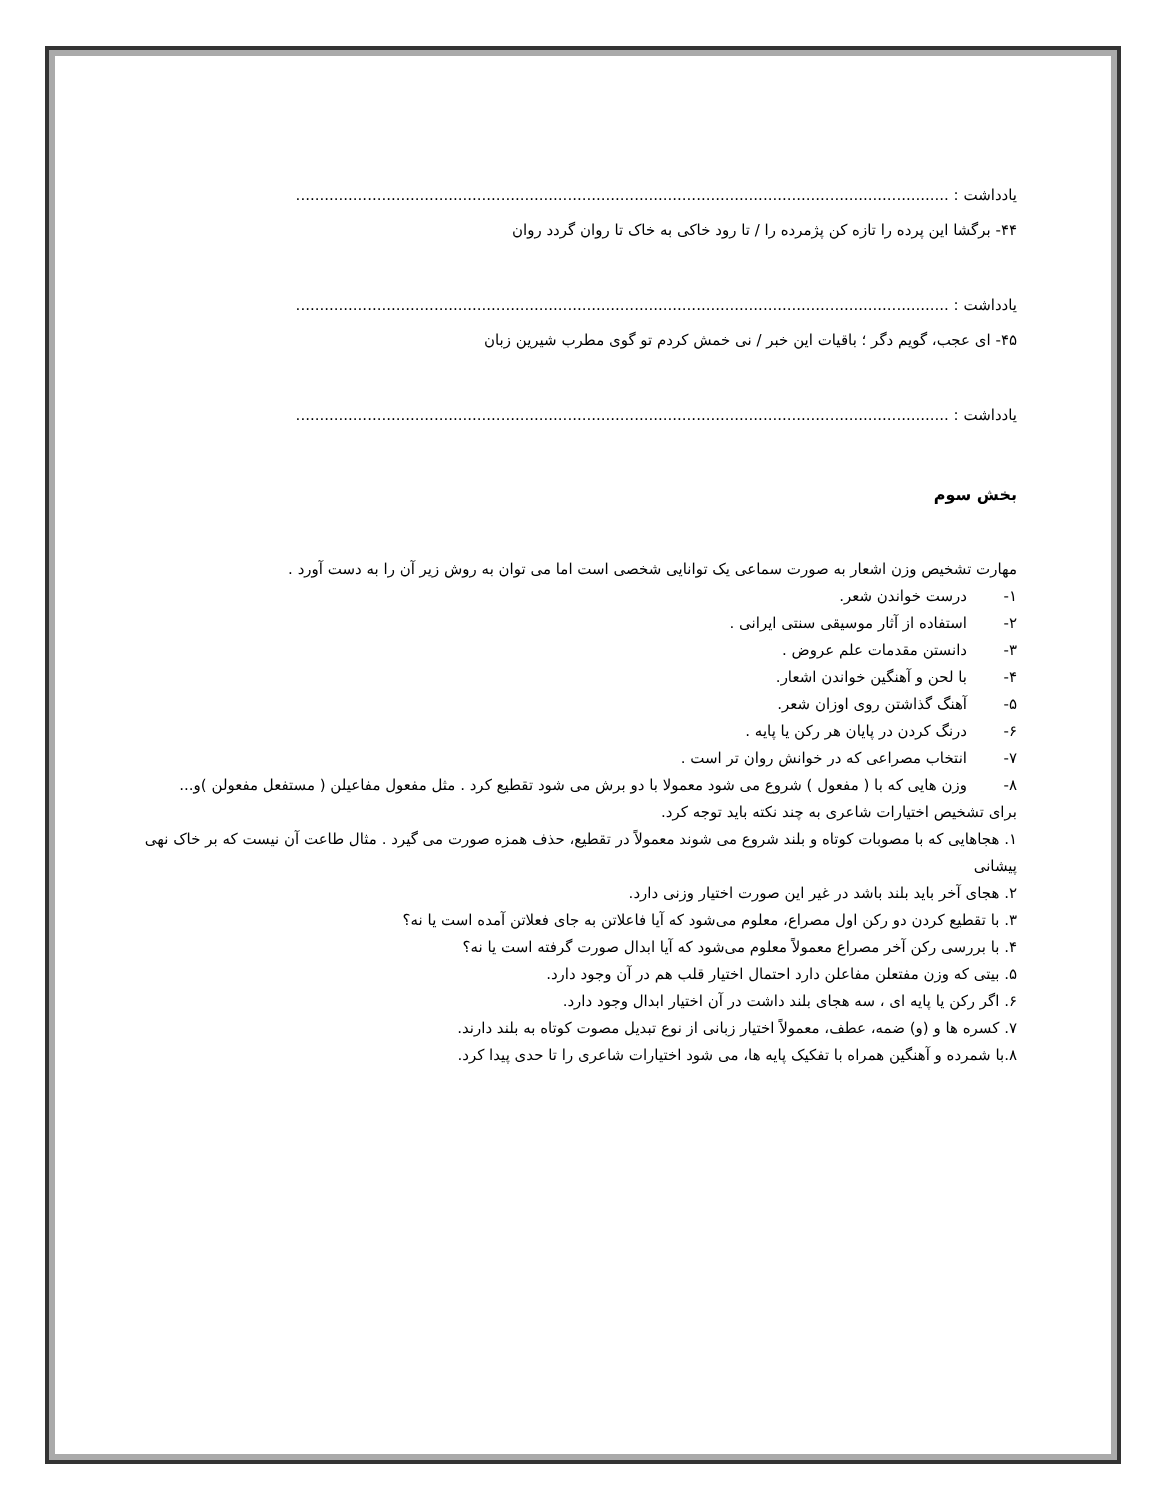یادداشت : .........................................................................................................................................
۴۴- برگشا این پرده را تازه کن پژمرده را / تا رود خاکی به خاک تا روان گردد روان
یادداشت : .........................................................................................................................................
۴۵- ای عجب، گویم دگر ؛ باقیات این خبر / نی خمش کردم تو گوی مطرب شیرین زبان
یادداشت : .........................................................................................................................................
بخش سوم
مهارت تشخیص وزن اشعار به صورت سماعی یک توانایی شخصی است اما می توان به روش زیر آن را به دست آورد .
۱- درست خواندن شعر.
۲- استفاده از آثار موسیقی سنتی ایرانی .
۳- دانستن مقدمات علم عروض .
۴- با لحن و آهنگین خواندن اشعار.
۵- آهنگ گذاشتن روی اوزان شعر.
۶- درنگ کردن در پایان هر رکن یا پایه .
۷- انتخاب مصراعی که در خوانش روان تر است .
۸- وزن هایی که با ( مفعول ) شروع می شود معمولا با دو برش می شود تقطیع کرد . مثل مفعول مفاعیلن ( مستفعل مفعولن )و...
برای تشخیص اختیارات شاعری به چند نکته باید توجه کرد.
۱. هجاهایی که با مصوبات کوتاه و بلند شروع می شوند معمولاً در تقطیع، حذف همزه صورت می گیرد . مثال طاعت آن نیست که بر خاک نهی پیشانی
۲. هجای آخر باید بلند باشد در غیر این صورت اختیار وزنی دارد.
۳. با تقطیع کردن دو رکن اول مصراع، معلوم می‌شود که آیا فاعلاتن به جای فعلاتن آمده است یا نه؟
۴. با بررسی رکن آخر مصراع معمولاً معلوم می‌شود که آیا ابدال صورت گرفته است یا نه؟
۵. بیتی که وزن مفتعلن مفاعلن دارد احتمال اختیار قلب هم در آن وجود دارد.
۶. اگر رکن یا پایه ای ، سه هجای بلند داشت در آن اختیار ابدال وجود دارد.
۷. کسره ها و (و) ضمه، عطف، معمولاً اختیار زبانی از نوع تبدیل مصوت کوتاه به بلند دارند.
۸.با شمرده و آهنگین همراه با تفکیک پایه ها، می شود اختیارات شاعری را تا حدی پیدا کرد.